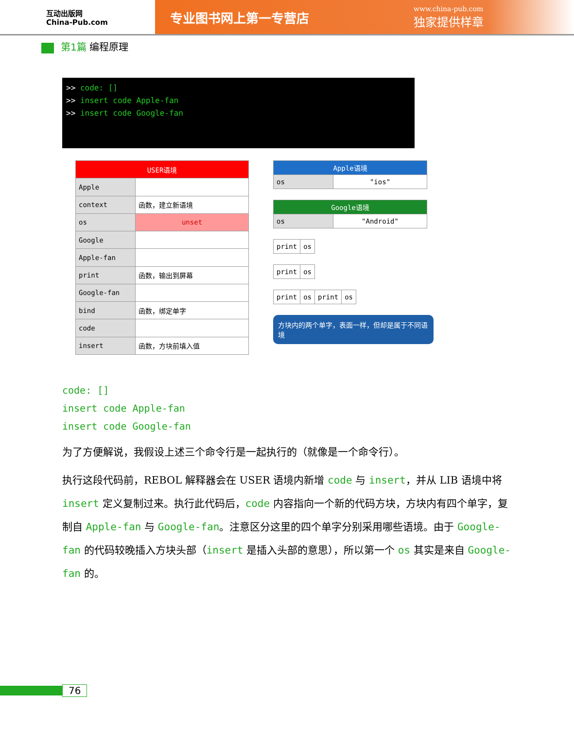互动出版网
China-Pub.com
专业图书网上第一专营店
www.china-pub.com
独家提供样章
第1篇 编程原理
>> code: []
>> insert code Apple-fan
>> insert code Google-fan
| USER语境 | |
| --- | --- |
| Apple | |
| context | 函数，建立新语境 |
| os | unset |
| Google | |
| Apple-fan | |
| print | 函数，输出到屏幕 |
| Google-fan | |
| bind | 函数，绑定单字 |
| code | |
| insert | 函数，方块前填入值 |
| Apple语境 | |
| --- | --- |
| os | "ios" |
| Google语境 | |
| --- | --- |
| os | "Android" |
| print | os |
| print | os |
| print | os | print | os |
方块内的两个单字，表面一样，但却是属于不同语境
code: []
insert code Apple-fan
insert code Google-fan
为了方便解说，我假设上述三个命令行是一起执行的（就像是一个命令行）。
执行这段代码前，REBOL 解释器会在 USER 语境内新增 code 与 insert，并从 LIB 语境中将 insert 定义复制过来。执行此代码后，code 内容指向一个新的代码方块，方块内有四个单字，复制自 Apple-fan 与 Google-fan。注意区分这里的四个单字分别采用哪些语境。由于 Google-fan 的代码较晚插入方块头部（insert 是插入头部的意思），所以第一个 os 其实是来自 Google-fan 的。
76